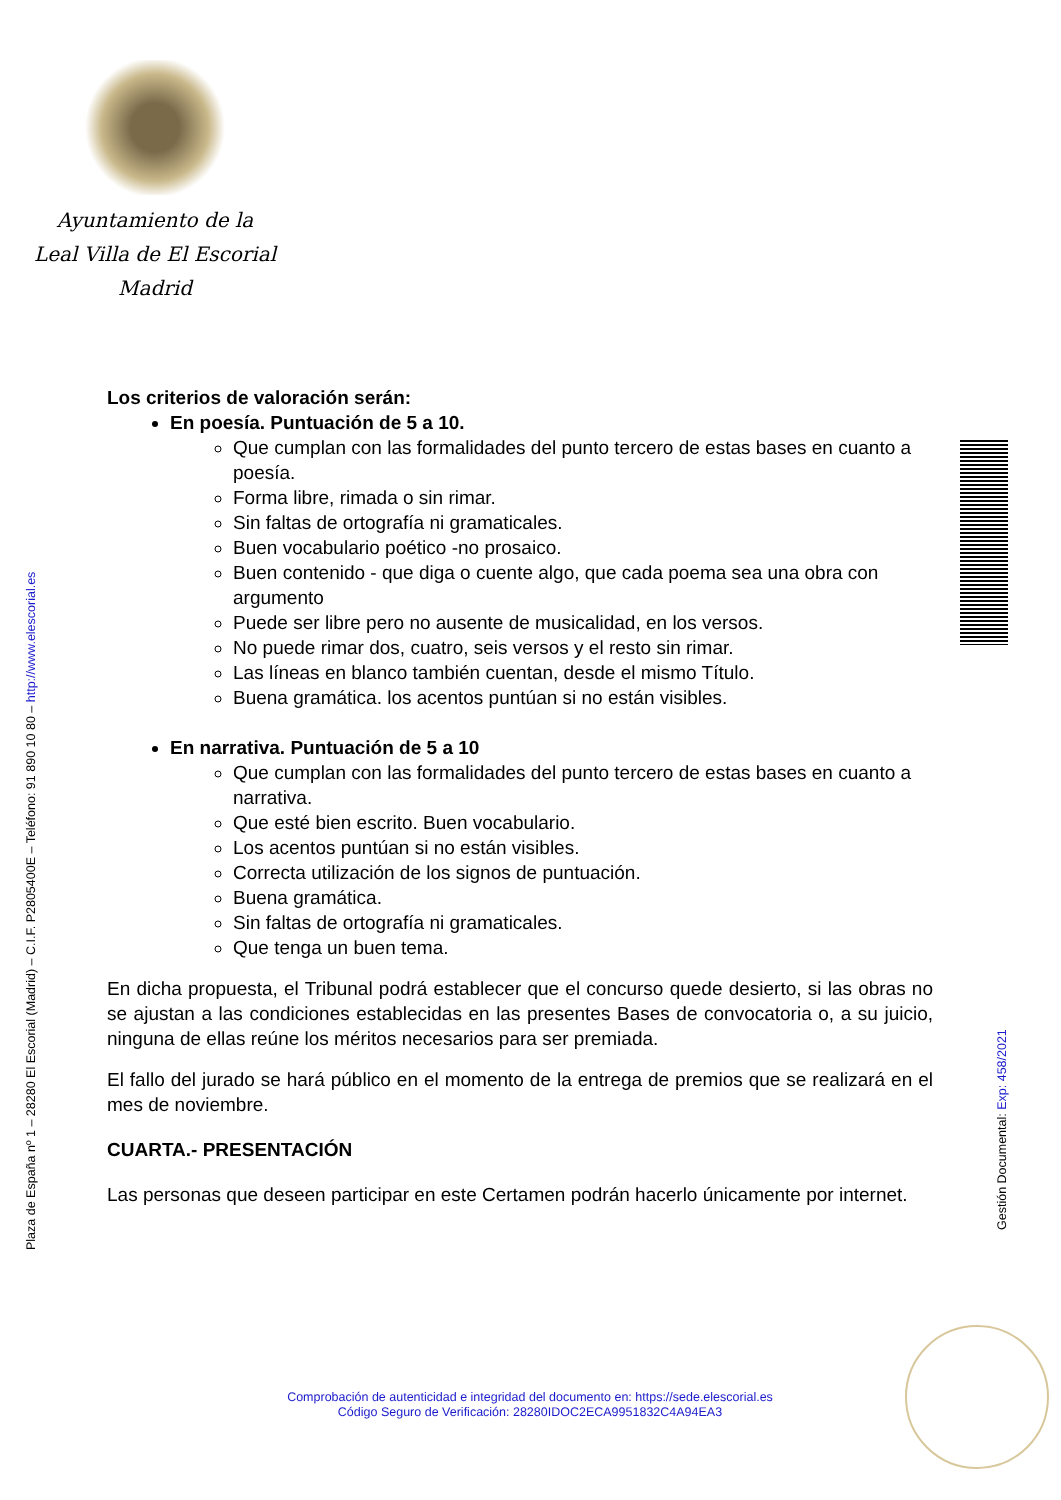Ayuntamiento de la
Leal Villa de El Escorial
Madrid
Los criterios de valoración serán:
En poesía. Puntuación de 5 a 10.
Que cumplan con las formalidades del punto tercero de estas bases en cuanto a poesía.
Forma libre, rimada o sin rimar.
Sin faltas de ortografía ni gramaticales.
Buen vocabulario poético -no prosaico.
Buen contenido - que diga o cuente algo, que cada poema sea una obra con argumento
Puede ser libre pero no ausente de musicalidad, en los versos.
No puede rimar dos, cuatro, seis versos y el resto sin rimar.
Las líneas en blanco también cuentan, desde el mismo Título.
Buena gramática. los acentos puntúan si no están visibles.
En narrativa. Puntuación de 5 a 10
Que cumplan con las formalidades del punto tercero de estas bases en cuanto a narrativa.
Que esté bien escrito. Buen vocabulario.
Los acentos puntúan si no están visibles.
Correcta utilización de los signos de puntuación.
Buena gramática.
Sin faltas de ortografía ni gramaticales.
Que tenga un buen tema.
En dicha propuesta, el Tribunal podrá establecer que el concurso quede desierto, si las obras no se ajustan a las condiciones establecidas en las presentes Bases de convocatoria o, a su juicio, ninguna de ellas reúne los méritos necesarios para ser premiada.
El fallo del jurado se hará público en el momento de la entrega de premios que se realizará en el mes de noviembre.
CUARTA.- PRESENTACIÓN
Las personas que deseen participar en este Certamen podrán hacerlo únicamente por internet.
Plaza de España nº 1 – 28280 El Escorial (Madrid) – C.I.F. P2805400E – Teléfono: 91 890 10 80 – http://www.elescorial.es
Gestión Documental: Exp: 458/2021
Comprobación de autenticidad e integridad del documento en: https://sede.elescorial.es
Código Seguro de Verificación: 28280IDOC2ECA9951832C4A94EA3